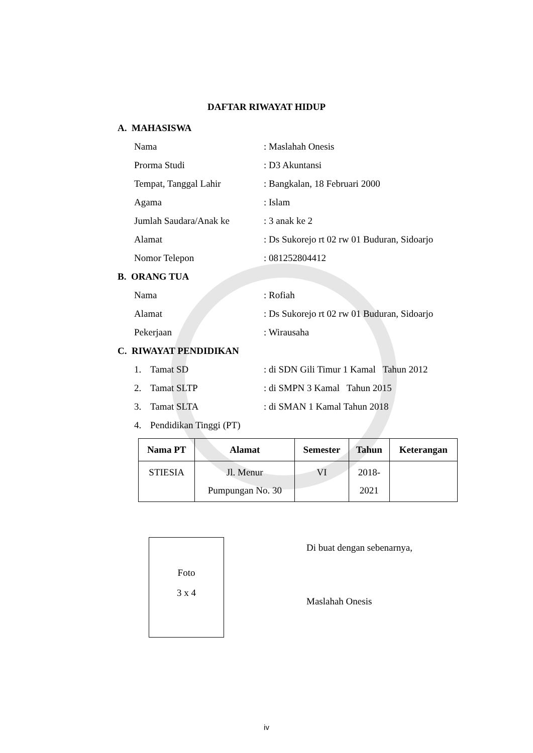DAFTAR RIWAYAT HIDUP
A. MAHASISWA
Nama : Maslahah Onesis
Prorma Studi : D3 Akuntansi
Tempat, Tanggal Lahir : Bangkalan, 18 Februari 2000
Agama : Islam
Jumlah Saudara/Anak ke : 3 anak ke 2
Alamat : Ds Sukorejo rt 02 rw 01 Buduran, Sidoarjo
Nomor Telepon : 081252804412
B. ORANG TUA
Nama : Rofiah
Alamat : Ds Sukorejo rt 02 rw 01 Buduran, Sidoarjo
Pekerjaan : Wirausaha
C. RIWAYAT PENDIDIKAN
1. Tamat SD : di SDN Gili Timur 1 Kamal Tahun 2012
2. Tamat SLTP : di SMPN 3 Kamal Tahun 2015
3. Tamat SLTA : di SMAN 1 Kamal Tahun 2018
4. Pendidikan Tinggi (PT)
| Nama PT | Alamat | Semester | Tahun | Keterangan |
| --- | --- | --- | --- | --- |
| STIESIA | Jl. Menur Pumpungan No. 30 | VI | 2018- 2021 | |
Foto
3 x 4
Di buat dengan sebenarnya,
Maslahah Onesis
iv